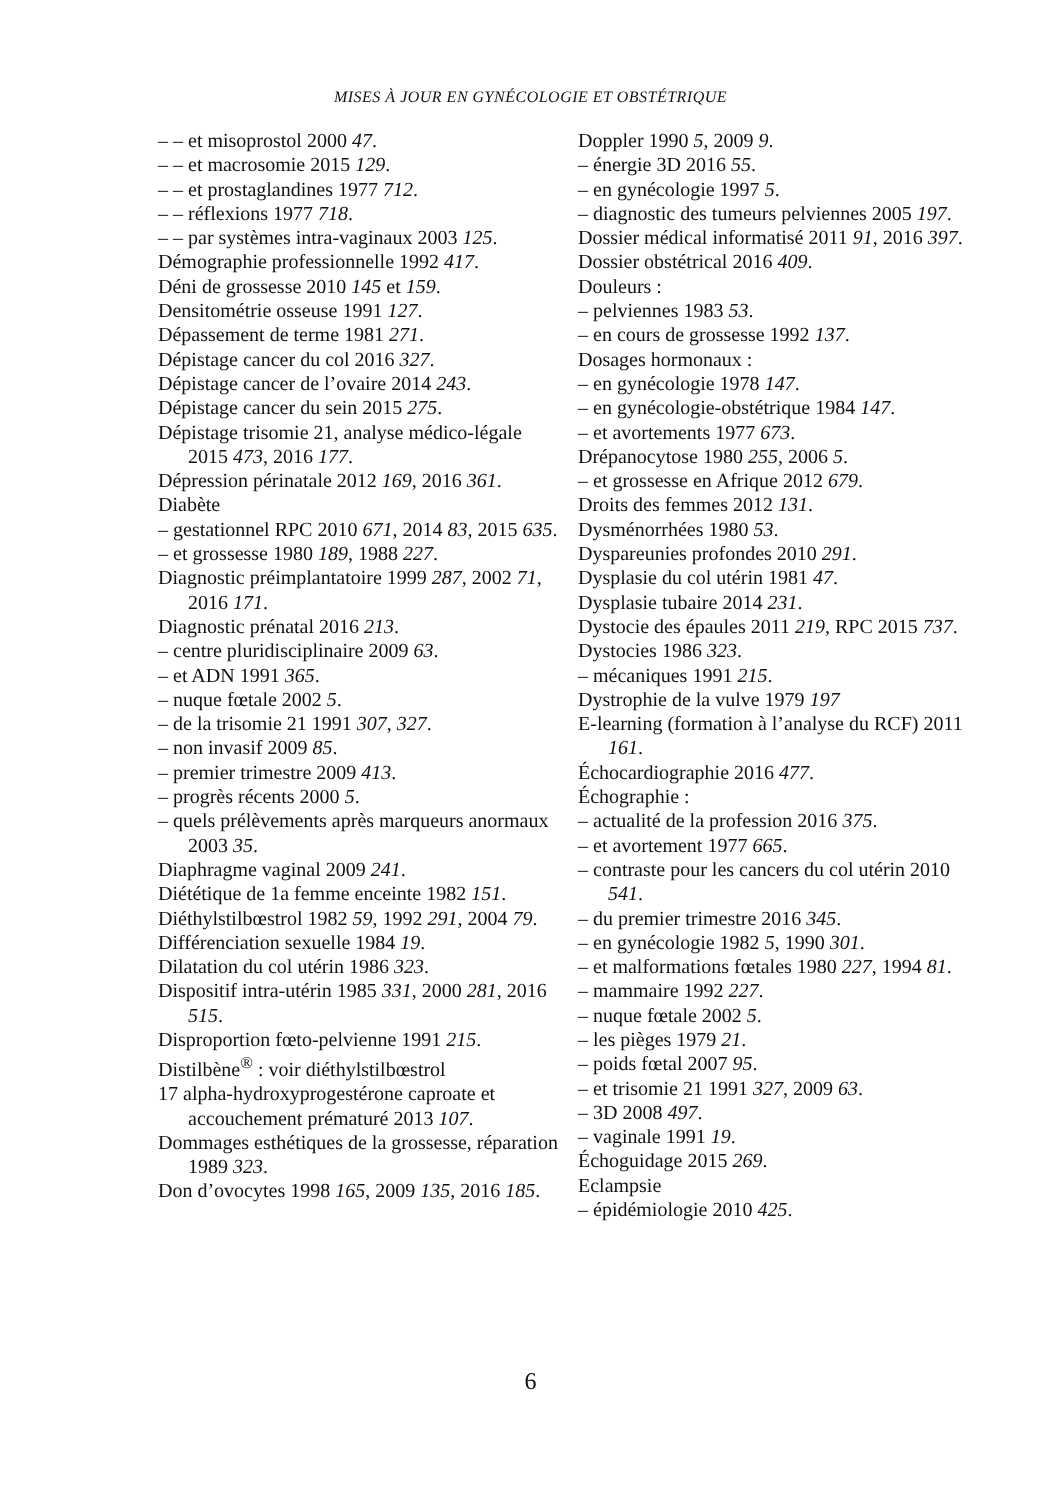MISES À JOUR EN GYNÉCOLOGIE ET OBSTÉTRIQUE
– – et misoprostol 2000 47.
– – et macrosomie 2015 129.
– – et prostaglandines 1977 712.
– – réflexions 1977 718.
– – par systèmes intra-vaginaux 2003 125.
Démographie professionnelle 1992 417.
Déni de grossesse 2010 145 et 159.
Densitométrie osseuse 1991 127.
Dépassement de terme 1981 271.
Dépistage cancer du col 2016 327.
Dépistage cancer de l’ovaire 2014 243.
Dépistage cancer du sein 2015 275.
Dépistage trisomie 21, analyse médico-légale 2015 473, 2016 177.
Dépression périnatale 2012 169, 2016 361.
Diabète
– gestationnel RPC 2010 671, 2014 83, 2015 635.
– et grossesse 1980 189, 1988 227.
Diagnostic préimplantatoire 1999 287, 2002 71, 2016 171.
Diagnostic prénatal 2016 213.
– centre pluridisciplinaire 2009 63.
– et ADN 1991 365.
– nuque fœtale 2002 5.
– de la trisomie 21 1991 307, 327.
– non invasif 2009 85.
– premier trimestre 2009 413.
– progrès récents 2000 5.
– quels prélèvements après marqueurs anormaux 2003 35.
Diaphragme vaginal 2009 241.
Diététique de 1a femme enceinte 1982 151.
Diéthylstilbœstrol 1982 59, 1992 291, 2004 79.
Différenciation sexuelle 1984 19.
Dilatation du col utérin 1986 323.
Dispositif intra-utérin 1985 331, 2000 281, 2016 515.
Disproportion fœto-pelvienne 1991 215.
Distilbène<sup>®</sup> : voir diéthylstilbœstrol
17 alpha-hydroxyprogestérone caproate et accouchement prématuré 2013 107.
Dommages esthétiques de la grossesse, réparation 1989 323.
Don d’ovocytes 1998 165, 2009 135, 2016 185.
Doppler 1990 5, 2009 9.
– énergie 3D 2016 55.
– en gynécologie 1997 5.
– diagnostic des tumeurs pelviennes 2005 197.
Dossier médical informatisé 2011 91, 2016 397.
Dossier obstétrical 2016 409.
Douleurs :
– pelviennes 1983 53.
– en cours de grossesse 1992 137.
Dosages hormonaux :
– en gynécologie 1978 147.
– en gynécologie-obstétrique 1984 147.
– et avortements 1977 673.
Drépanocytose 1980 255, 2006 5.
– et grossesse en Afrique 2012 679.
Droits des femmes 2012 131.
Dysménorrhées 1980 53.
Dyspareunies profondes 2010 291.
Dysplasie du col utérin 1981 47.
Dysplasie tubaire 2014 231.
Dystocie des épaules 2011 219, RPC 2015 737.
Dystocies 1986 323.
– mécaniques 1991 215.
Dystrophie de la vulve 1979 197
E-learning (formation à l’analyse du RCF) 2011 161.
Échocardiographie 2016 477.
Échographie :
– actualité de la profession 2016 375.
– et avortement 1977 665.
– contraste pour les cancers du col utérin 2010 541.
– du premier trimestre 2016 345.
– en gynécologie 1982 5, 1990 301.
– et malformations fœtales 1980 227, 1994 81.
– mammaire 1992 227.
– nuque fœtale 2002 5.
– les pièges 1979 21.
– poids fœtal 2007 95.
– et trisomie 21 1991 327, 2009 63.
– 3D 2008 497.
– vaginale 1991 19.
Échoguidage 2015 269.
Eclampsie
– épidémiologie 2010 425.
6